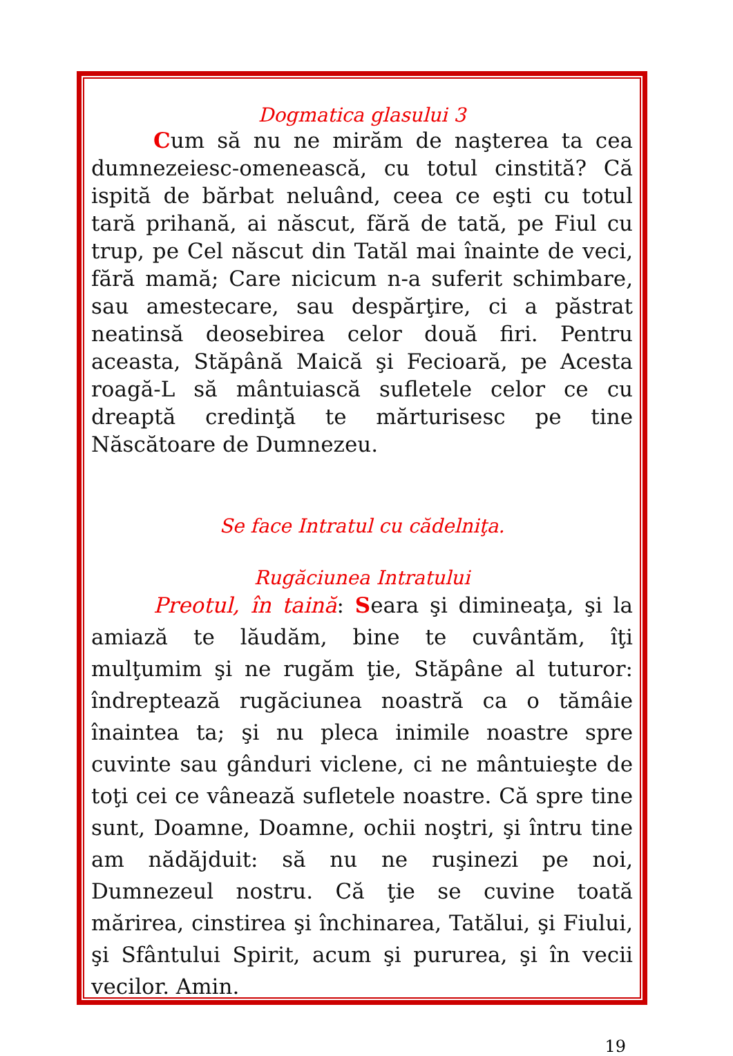Dogmatica glasului 3
Cum să nu ne mirăm de naşterea ta cea dumnezeiesc-omenească, cu totul cinstită? Că ispită de bărbat neluând, ceea ce eşti cu totul tară prihană, ai născut, fără de tată, pe Fiul cu trup, pe Cel născut din Tatăl mai înainte de veci, fără mamă; Care nicicum n-a suferit schimbare, sau amestecare, sau despărţire, ci a păstrat neatinsă deosebirea celor două firi. Pentru aceasta, Stăpână Maică şi Fecioară, pe Acesta roagă-L să mântuiască sufletele celor ce cu dreaptă credinţă te mărturisesc pe tine Născătoare de Dumnezeu.
Se face Intratul cu cădelniţa.
Rugăciunea Intratului
Preotul, în taină: Seara şi dimineaţa, şi la amiază te lăudăm, bine te cuvântăm, îţi mulţumim şi ne rugăm ţie, Stăpâne al tuturor: îndreptează rugăciunea noastră ca o tămâie înaintea ta; şi nu pleca inimile noastre spre cuvinte sau gânduri viclene, ci ne mântuieşte de toţi cei ce vânează sufletele noastre. Că spre tine sunt, Doamne, Doamne, ochii noştri, şi întru tine am nădăjduit: să nu ne ruşinezi pe noi, Dumnezeul nostru. Că ţie se cuvine toată mărirea, cinstirea şi închinarea, Tatălui, şi Fiului, şi Sfântului Spirit, acum şi pururea, şi în vecii vecilor. Amin.
19